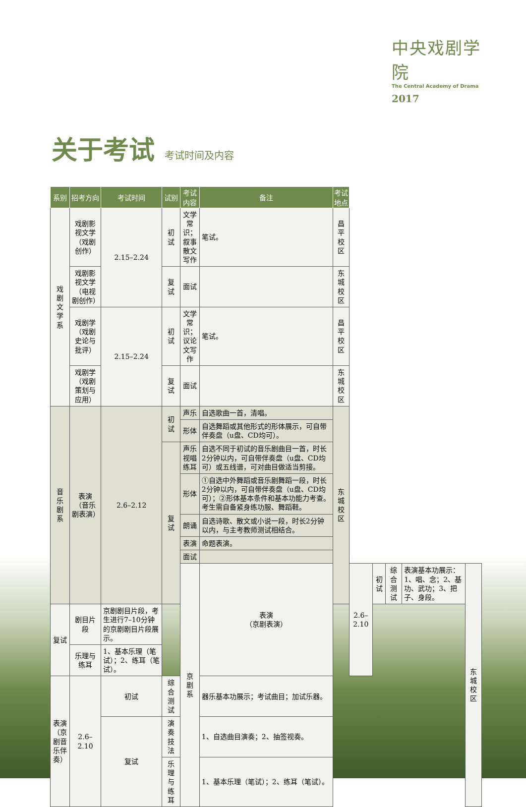中央戏剧学院
The Central Academy of Drama
2017
关于考试 考试时间及内容
| 系别 | 招考方向 | 考试时间 | 试别 | 考试内容 | 备注 | 考试地点 | | | | | |
| --- | --- | --- | --- | --- | --- | --- | --- | --- | --- | --- | --- |
| 戏 剧 文 学 系 | 戏剧影视文学 （戏剧创作） | 2.15–2.24 | 初试 | 文学常识；叙事散文写作 | 笔试。 | 昌平校区 | | | | | |
| | 戏剧影视文学 （电视剧创作） | | 复试 | 面试 | | 东城校区 | | | | | |
| | 戏剧学 （戏剧史论与批评） | 2.15–2.24 | 初试 | 文学常识；议论文写作 | 笔试。 | 昌平校区 | | | | | |
| | 戏剧学 （戏剧策划与应用） | | 复试 | 面试 | | 东城校区 | | | | | |
| 音 乐 剧 系 | 表演 （音乐剧表演） | 2.6–2.12 | 初试 | 声乐 | 自选歌曲一首，清唱。 | 东城校区 | | | | | |
| | | | | 形体 | 自选舞蹈或其他形式的形体展示，可自带伴奏盘（u盘、CD均可）。 | | | | | | |
| | | | 复试 | 声乐 视唱练耳 | 自选不同于初试的音乐剧曲目一首，时长2分钟以内，可自带伴奏盘（u盘、CD均可）或五线谱，可对曲目做适当剪接。 | | | | | | |
| | | | | 形体 | ①自选中外舞蹈或音乐剧舞蹈一段，时长2分钟以内，可自带伴奏盘（u盘、CD均可）；②形体基本条件和基本功能力考查。考生需自备紧身练功服、舞蹈鞋。 | | | | | | |
| | | | | 朗诵 | 自选诗歌、散文或小说一段，时长2分钟以内，与主考教师测试相结合。 | | | | | | |
| | | | | 表演 | 命题表演。 | | | | | | |
| | | | | 面试 | | | | | | | |
| | | | | 京 剧 系 | 表演 （京剧表演） | | 2.6–2.10 | 初试 | 综合测试 | 表演基本功展示：1、唱、念；2、基功、武功；3、把子、身段。 | 东城校区 |
| 复试 | 剧目片段 | 京剧剧目片段，考生进行7–10分钟的京剧剧目片段展示。 | | | | | | | | | |
| | 乐理与练耳 | 1、基本乐理（笔试）；2、练耳（笔试）。 | | | | | | | | | |
| 表演 （京剧音乐伴奏） | 2.6–2.10 | 初试 | 综合测试 | | 器乐基本功展示；考试曲目；加试乐器。 | | | | | | |
| | | 复试 | 演奏技法 | | 1、自选曲目演奏；2、抽签视奏。 | | | | | | |
| | | | 乐理与练耳 | | 1、基本乐理（笔试）；2、练耳（笔试）。 | | | | | | |